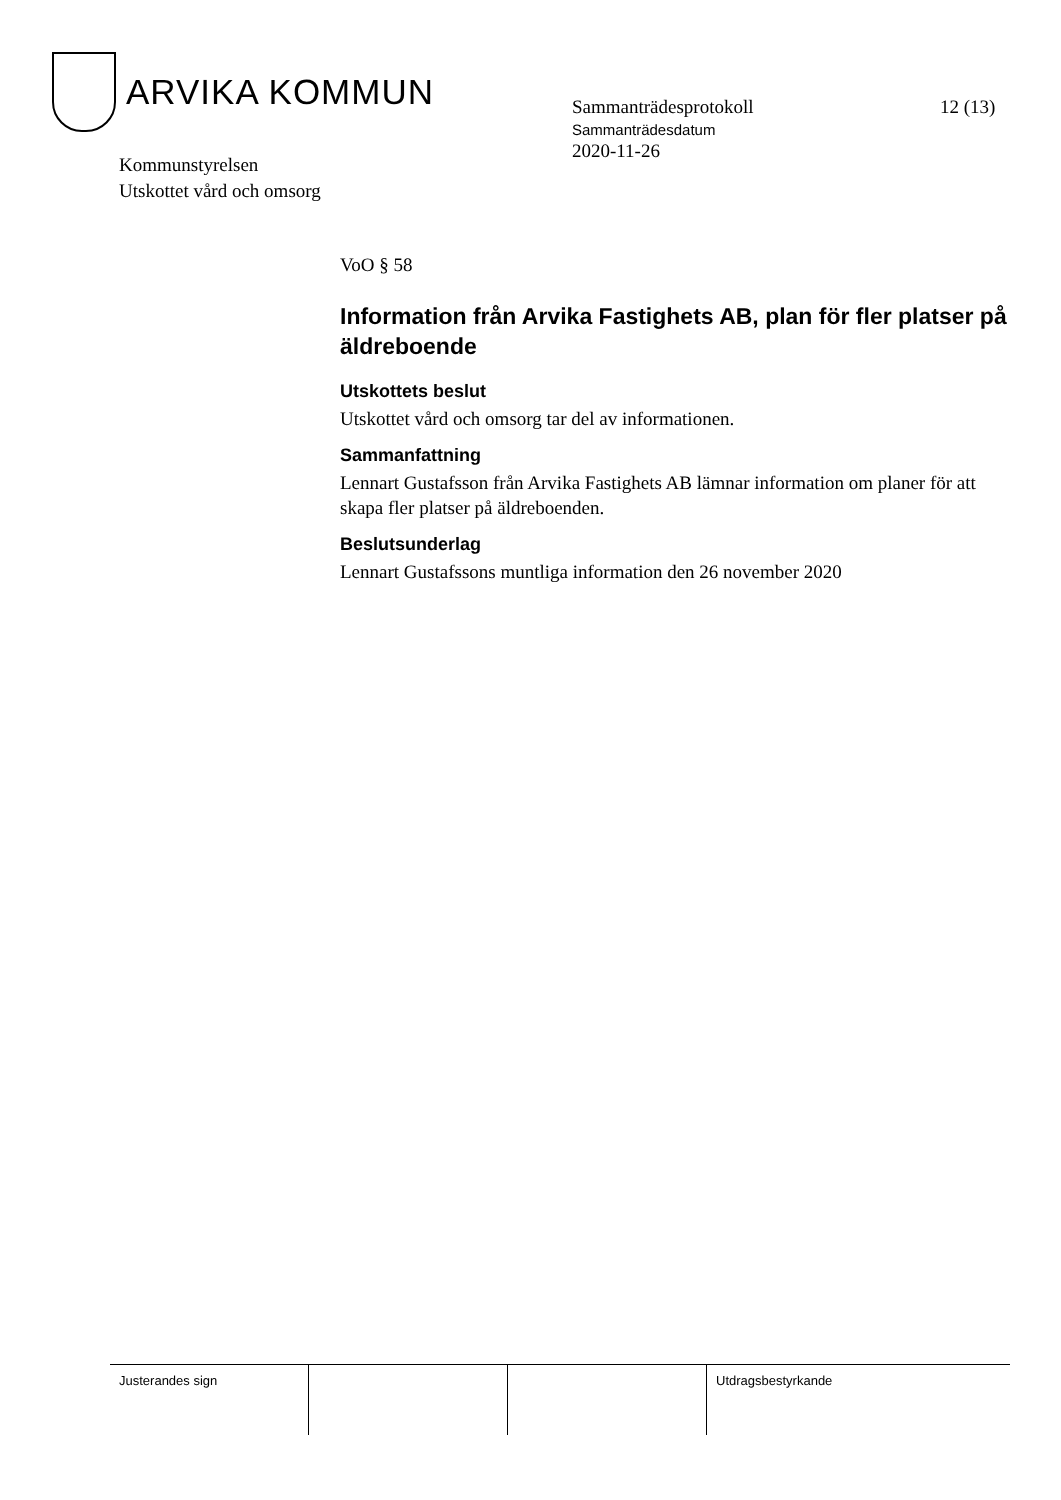ARVIKA KOMMUN
Sammanträdesprotokoll
Sammanträdesdatum
2020-11-26
12 (13)
Kommunstyrelsen
Utskottet vård och omsorg
VoO § 58
Information från Arvika Fastighets AB, plan för fler platser på äldreboende
Utskottets beslut
Utskottet vård och omsorg tar del av informationen.
Sammanfattning
Lennart Gustafsson från Arvika Fastighets AB lämnar information om planer för att skapa fler platser på äldreboenden.
Beslutsunderlag
Lennart Gustafssons muntliga information den 26 november 2020
Justerandes sign Utdragsbestyrkande